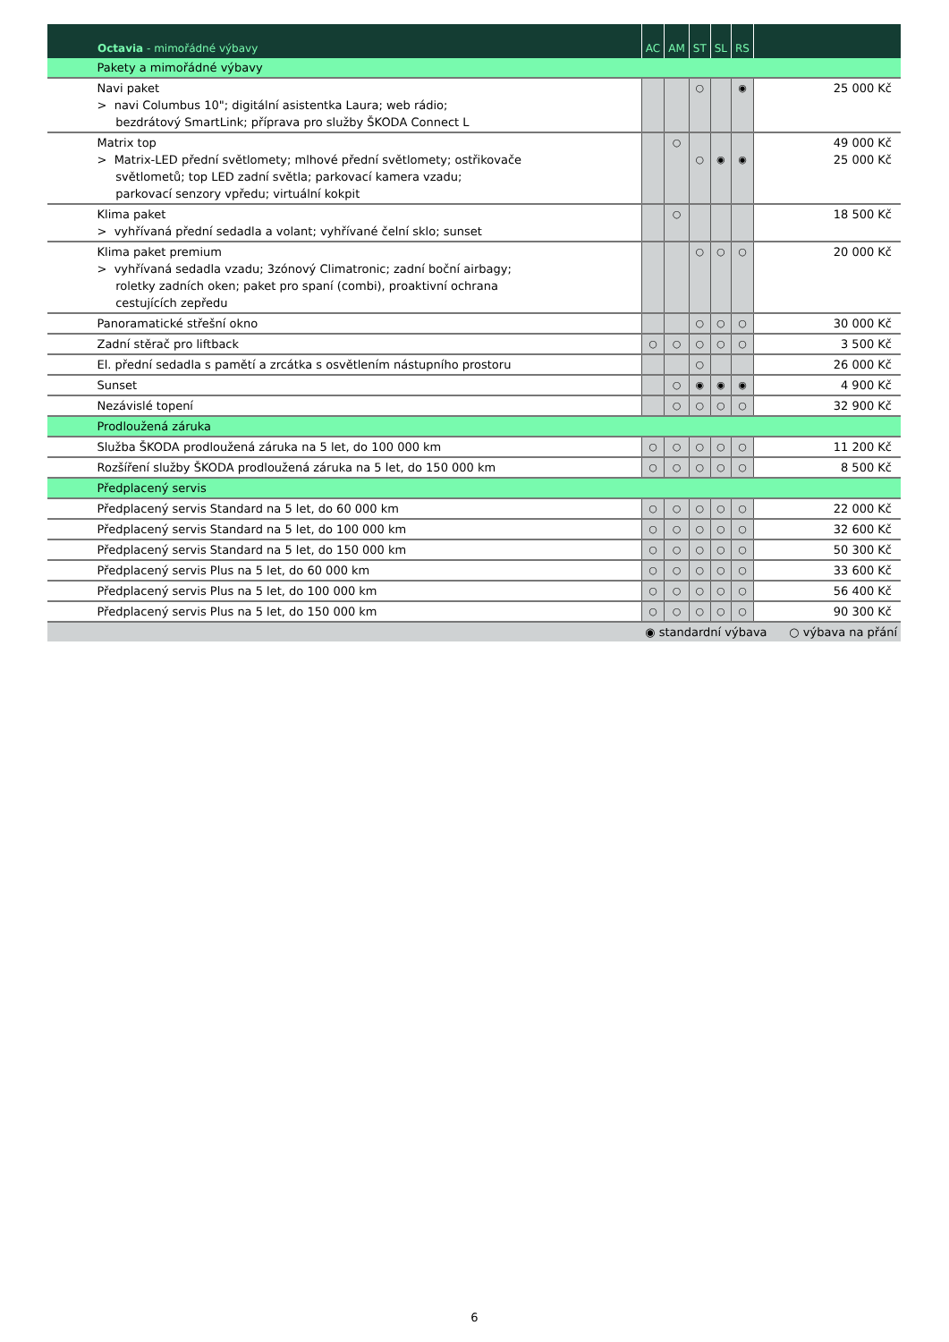| Octavia - mimořádné výbavy | AC | AM | ST | SL | RS | |
| --- | --- | --- | --- | --- | --- | --- |
| Pakety a mimořádné výbavy | | | | | | |
| Navi paket > navi Columbus 10"; digitální asistentka Laura; web rádio; bezdrátový SmartLink; příprava pro služby ŠKODA Connect L | | | ○ | | ◉ | 25 000 Kč |
| Matrix top > Matrix-LED přední světlomety; mlhové přední světlomety; ostřikovače světlometů; top LED zadní světla; parkovací kamera vzadu; parkovací senzory vpředu; virtuální kokpit | | ○ | ○ | ◉ | ◉ | 49 000 Kč 25 000 Kč |
| Klima paket > vyhřívaná přední sedadla a volant; vyhřívané čelní sklo; sunset | | ○ | | | | 18 500 Kč |
| Klima paket premium > vyhřívaná sedadla vzadu; 3zónový Climatronic; zadní boční airbagy; roletky zadních oken; paket pro spaní (combi), proaktivní ochrana cestujících zepředu | | | ○ | ○ | ○ | 20 000 Kč |
| Panoramatické střešní okno | | | ○ | ○ | ○ | 30 000 Kč |
| Zadní stěrač pro liftback | ○ | ○ | ○ | ○ | ○ | 3 500 Kč |
| El. přední sedadla s pamětí a zrcátka s osvětlením nástupního prostoru | | | ○ | | | 26 000 Kč |
| Sunset | | ○ | ◉ | ◉ | ◉ | 4 900 Kč |
| Nezávislé topení | | ○ | ○ | ○ | ○ | 32 900 Kč |
| Prodloužená záruka | | | | | | |
| Služba ŠKODA prodloužená záruka na 5 let, do 100 000 km | ○ | ○ | ○ | ○ | ○ | 11 200 Kč |
| Rozšíření služby ŠKODA prodloužená záruka na 5 let, do 150 000 km | ○ | ○ | ○ | ○ | ○ | 8 500 Kč |
| Předplacený servis | | | | | | |
| Předplacený servis Standard na 5 let, do 60 000 km | ○ | ○ | ○ | ○ | ○ | 22 000 Kč |
| Předplacený servis Standard na 5 let, do 100 000 km | ○ | ○ | ○ | ○ | ○ | 32 600 Kč |
| Předplacený servis Standard na 5 let, do 150 000 km | ○ | ○ | ○ | ○ | ○ | 50 300 Kč |
| Předplacený servis Plus na 5 let, do 60 000 km | ○ | ○ | ○ | ○ | ○ | 33 600 Kč |
| Předplacený servis Plus na 5 let, do 100 000 km | ○ | ○ | ○ | ○ | ○ | 56 400 Kč |
| Předplacený servis Plus na 5 let, do 150 000 km | ○ | ○ | ○ | ○ | ○ | 90 300 Kč |
| ◉ standardní výbava ○ výbava na přání | | | | | | |
6